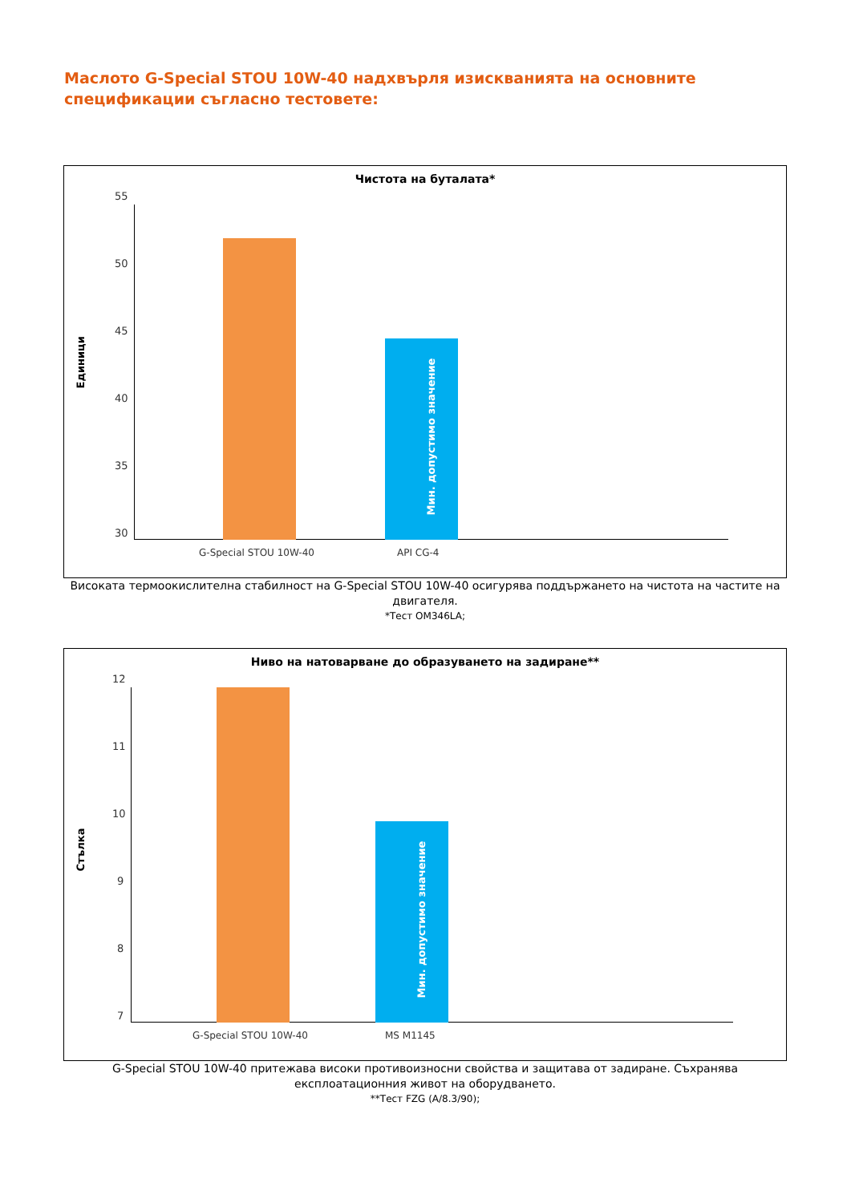Маслото G-Special STOU 10W-40 надхвърля изискванията на основните спецификации съгласно тестовете:
Чистота на буталата*
Единици
55
50
45
40
35
30
Мин. допустимо значение
G-Special STOU 10W-40 API CG-4
Високата термоокислителна стабилност на G-Special STOU 10W-40 осигурява поддържането на чистота на частите на двигателя.
*Тест OM346LA;
Ниво на натоварване до образуването на задиране**
Стълка
12
11
10
9
8
7
Мин. допустимо значение
G-Special STOU 10W-40 MS M1145
G-Special STOU 10W-40 притежава високи противоизносни свойства и защитава от задиране. Съхранява експлоатационния живот на оборудването.
**Тест FZG (A/8.3/90);